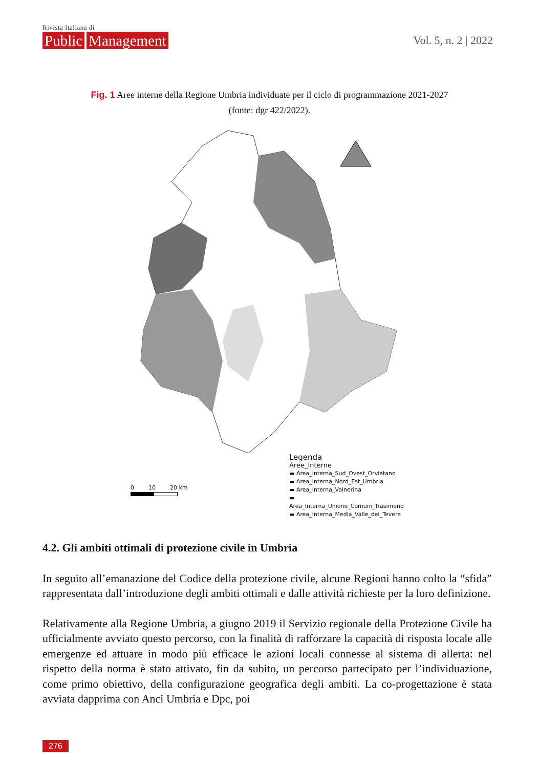Rivista Italiana di
Public Management
Vol. 5, n. 2 | 2022
Fig. 1 Aree interne della Regione Umbria individuate per il ciclo di programmazione 2021-2027
(fonte: dgr 422/2022).
Legenda
Aree_Interne
▬ Area_Interna_Sud_Ovest_Orvietano
▬ Area_Interna_Nord_Est_Umbria
▬ Area_Interna_Valnerina
▬ Area_Interna_Unione_Comuni_Trasimeno
▬ Area_Interna_Media_Valle_del_Tevere
0 10 20 km
4.2. Gli ambiti ottimali di protezione civile in Umbria
In seguito all’emanazione del Codice della protezione civile, alcune Regioni hanno colto la “sfida” rappresentata dall’introduzione degli ambiti ottimali e dalle attività richieste per la loro definizione.
Relativamente alla Regione Umbria, a giugno 2019 il Servizio regionale della Protezione Civile ha ufficialmente avviato questo percorso, con la finalità di rafforzare la capacità di risposta locale alle emergenze ed attuare in modo più efficace le azioni locali connesse al sistema di allerta: nel rispetto della norma è stato attivato, fin da subito, un percorso partecipato per l’individuazione, come primo obiettivo, della configurazione geografica degli ambiti. La co-progettazione è stata avviata dapprima con Anci Umbria e Dpc, poi
276